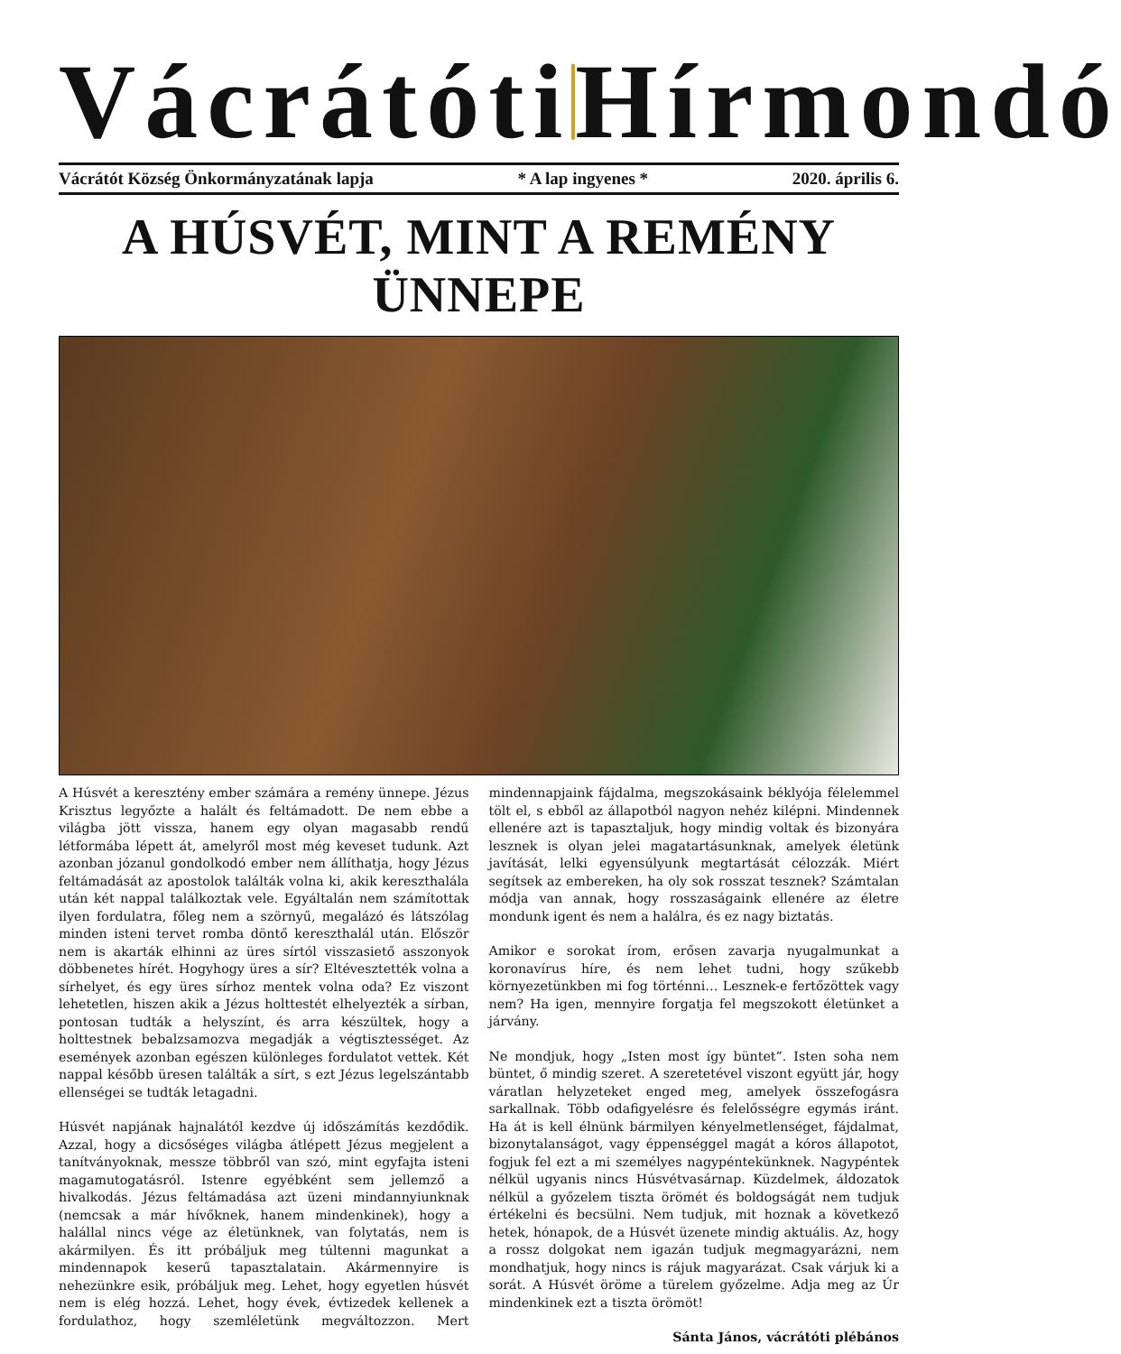Vácrátóti Hírmondó
Vácrátót Község Önkormányzatának lapja * A lap ingyenes * 2020. április 6.
A HÚSVÉT, MINT A REMÉNY ÜNNEPE
A Húsvét a keresztény ember számára a remény ünnepe. Jézus Krisztus legyőzte a halált és feltámadott. De nem ebbe a világba jött vissza, hanem egy olyan magasabb rendű létformába lépett át, amelyről most még keveset tudunk. Azt azonban józanul gondolkodó ember nem állíthatja, hogy Jézus feltámadását az apostolok találták volna ki, akik kereszthalála után két nappal találkoztak vele. Egyáltalán nem számítottak ilyen fordulatra, főleg nem a szörnyű, megalázó és látszólag minden isteni tervet romba döntő kereszthalál után. Először nem is akarták elhinni az üres sírtól visszasiető asszonyok döbbenetes hírét. Hogyhogy üres a sír? Eltévesztették volna a sírhelyet, és egy üres sírhoz mentek volna oda? Ez viszont lehetetlen, hiszen akik a Jézus holttestét elhelyezték a sírban, pontosan tudták a helyszínt, és arra készültek, hogy a holttestnek bebalzsamozva megadják a végtisztességet. Az események azonban egészen különleges fordulatot vettek. Két nappal később üresen találták a sírt, s ezt Jézus legelszántabb ellenségei se tudták letagadni.
Húsvét napjának hajnalától kezdve új időszámítás kezdődik. Azzal, hogy a dicsőséges világba átlépett Jézus megjelent a tanítványoknak, messze többről van szó, mint egyfajta isteni magamutogatásról. Istenre egyébként sem jellemző a hivalkodás. Jézus feltámadása azt üzeni mindannyiunknak (nemcsak a már hívőknek, hanem mindenkinek), hogy a halállal nincs vége az életünknek, van folytatás, nem is akármilyen. És itt próbáljuk meg túltenni magunkat a mindennapok keserű tapasztalatain. Akármennyire is nehezünkre esik, próbáljuk meg. Lehet, hogy egyetlen húsvét nem is elég hozzá. Lehet, hogy évek, évtizedek kellenek a fordulathoz, hogy szemléletünk megváltozzon. Mert mindennapjaink fájdalma, megszokásaink béklyója félelemmel tölt el, s ebből az állapotból nagyon nehéz kilépni. Mindennek ellenére azt is tapasztaljuk, hogy mindig voltak és bizonyára lesznek is olyan jelei magatartásunknak, amelyek életünk javítását, lelki egyensúlyunk megtartását célozzák. Miért segítsek az embereken, ha oly sok rosszat tesznek? Számtalan módja van annak, hogy rosszaságaink ellenére az életre mondunk igent és nem a halálra, és ez nagy biztatás.
Amikor e sorokat írom, erősen zavarja nyugalmunkat a koronavírus híre, és nem lehet tudni, hogy szűkebb környezetünkben mi fog történni… Lesznek-e fertőzöttek vagy nem? Ha igen, mennyire forgatja fel megszokott életünket a járvány.
Ne mondjuk, hogy „Isten most így büntet”. Isten soha nem büntet, ő mindig szeret. A szeretetével viszont együtt jár, hogy váratlan helyzeteket enged meg, amelyek összefogásra sarkallnak. Több odafigyelésre és felelősségre egymás iránt. Ha át is kell élnünk bármilyen kényelmetlenséget, fájdalmat, bizonytalanságot, vagy éppenséggel magát a kóros állapotot, fogjuk fel ezt a mi személyes nagypéntekünknek. Nagypéntek nélkül ugyanis nincs Húsvétvasárnap. Küzdelmek, áldozatok nélkül a győzelem tiszta örömét és boldogságát nem tudjuk értékelni és becsülni. Nem tudjuk, mit hoznak a következő hetek, hónapok, de a Húsvét üzenete mindig aktuális. Az, hogy a rossz dolgokat nem igazán tudjuk megmagyarázni, nem mondhatjuk, hogy nincs is rájuk magyarázat. Csak várjuk ki a sorát. A Húsvét öröme a türelem győzelme. Adja meg az Úr mindenkinek ezt a tiszta örömöt!
Sánta János, vácrátóti plébános